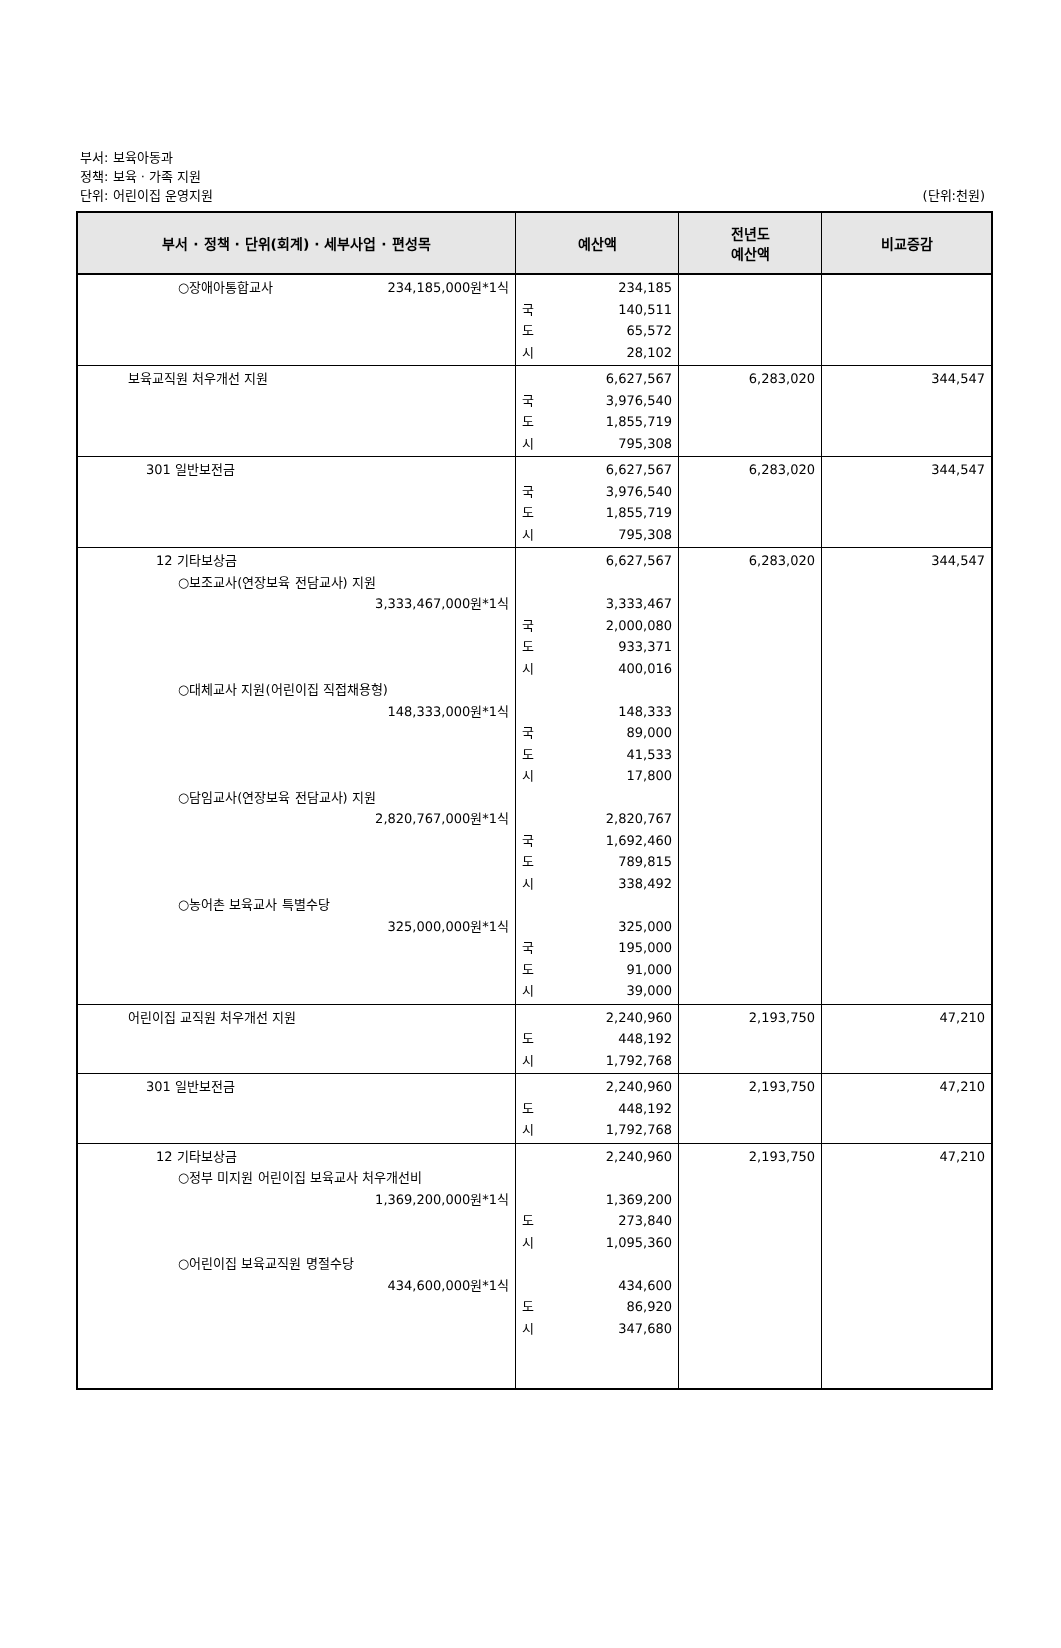부서: 보육아동과
정책: 보육 · 가족 지원
단위: 어린이집 운영지원 (단위:천원)
| 부서 · 정책 · 단위(회계) · 세부사업 · 편성목 | 예산액 | 전년도 예산액 | 비교증감 |
| --- | --- | --- | --- |
| ○장애아통합교사 234,185,000원*1식 | 234,185 국 140,511 도 65,572 시 28,102 | | |
| 보육교직원 처우개선 지원 | 6,627,567 국 3,976,540 도 1,855,719 시 795,308 | 6,283,020 | 344,547 |
| 301 일반보전금 | 6,627,567 국 3,976,540 도 1,855,719 시 795,308 | 6,283,020 | 344,547 |
| 12 기타보상금 ○보조교사(연장보육 전담교사) 지원 3,333,467,000원*1식 ○대체교사 지원(어린이집 직접채용형) 148,333,000원*1식 ○담임교사(연장보육 전담교사) 지원 2,820,767,000원*1식 ○농어촌 보육교사 특별수당 325,000,000원*1식 | 6,627,567 3,333,467 국 2,000,080 도 933,371 시 400,016 148,333 국 89,000 도 41,533 시 17,800 2,820,767 국 1,692,460 도 789,815 시 338,492 325,000 국 195,000 도 91,000 시 39,000 | 6,283,020 | 344,547 |
| 어린이집 교직원 처우개선 지원 | 2,240,960 도 448,192 시 1,792,768 | 2,193,750 | 47,210 |
| 301 일반보전금 | 2,240,960 도 448,192 시 1,792,768 | 2,193,750 | 47,210 |
| 12 기타보상금 ○정부 미지원 어린이집 보육교사 처우개선비 1,369,200,000원*1식 ○어린이집 보육교직원 명절수당 434,600,000원*1식 | 2,240,960 1,369,200 도 273,840 시 1,095,360 434,600 도 86,920 시 347,680 | 2,193,750 | 47,210 |